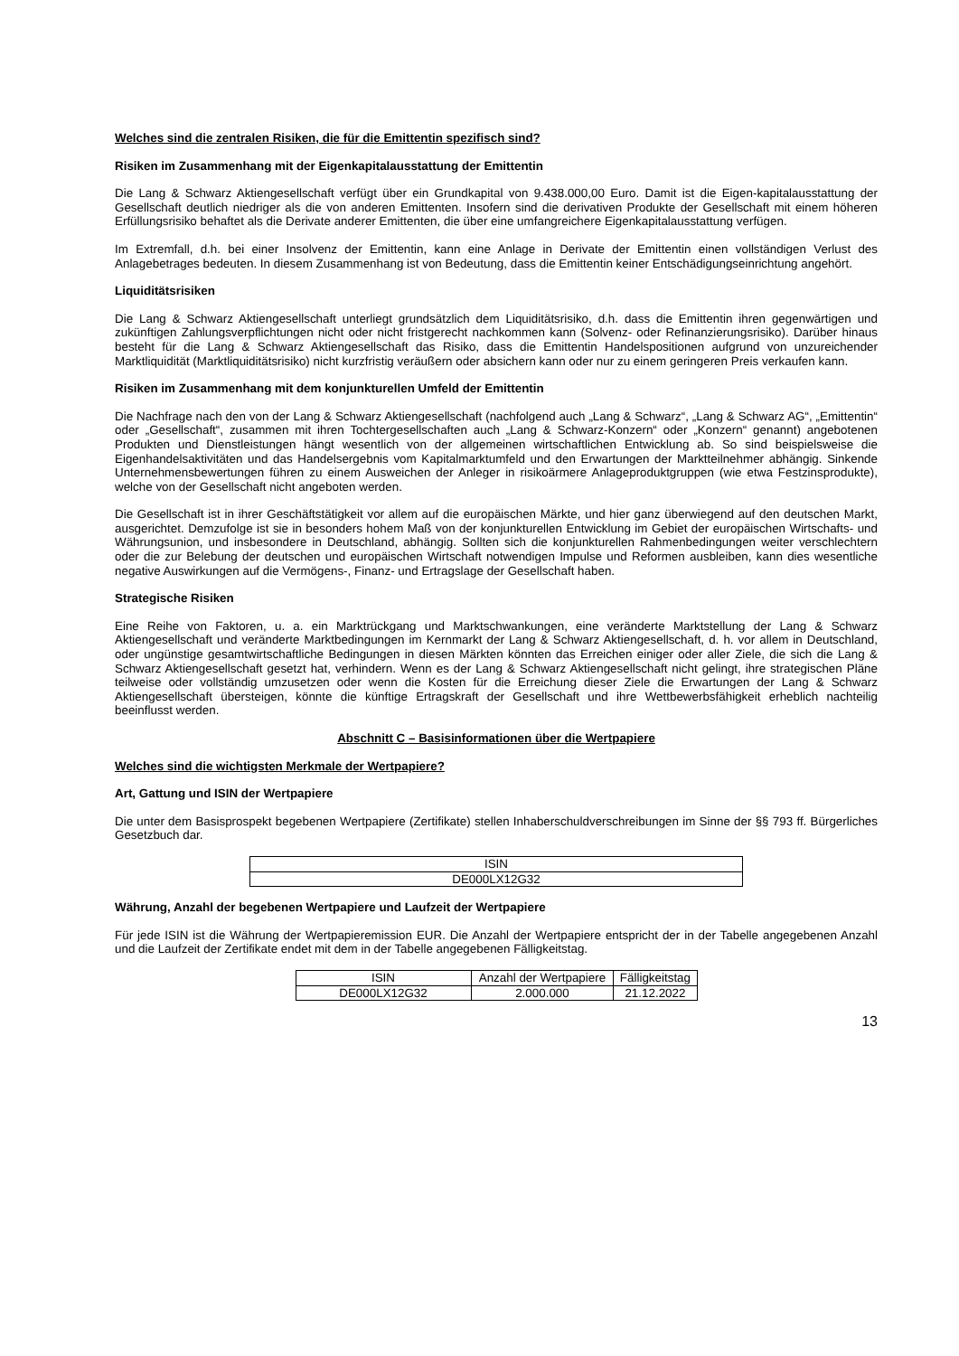Welches sind die zentralen Risiken, die für die Emittentin spezifisch sind?
Risiken im Zusammenhang mit der Eigenkapitalausstattung der Emittentin
Die Lang & Schwarz Aktiengesellschaft verfügt über ein Grundkapital von 9.438.000,00 Euro. Damit ist die Eigen-kapitalausstattung der Gesellschaft deutlich niedriger als die von anderen Emittenten. Insofern sind die derivativen Produkte der Gesellschaft mit einem höheren Erfüllungsrisiko behaftet als die Derivate anderer Emittenten, die über eine umfangreichere Eigenkapitalausstattung verfügen.
Im Extremfall, d.h. bei einer Insolvenz der Emittentin, kann eine Anlage in Derivate der Emittentin einen vollständigen Verlust des Anlagebetrages bedeuten. In diesem Zusammenhang ist von Bedeutung, dass die Emittentin keiner Entschädigungseinrichtung angehört.
Liquiditätsrisiken
Die Lang & Schwarz Aktiengesellschaft unterliegt grundsätzlich dem Liquiditätsrisiko, d.h. dass die Emittentin ihren gegenwärtigen und zukünftigen Zahlungsverpflichtungen nicht oder nicht fristgerecht nachkommen kann (Solvenz- oder Refinanzierungsrisiko). Darüber hinaus besteht für die Lang & Schwarz Aktiengesellschaft das Risiko, dass die Emittentin Handelspositionen aufgrund von unzureichender Marktliquidität (Marktliquiditätsrisiko) nicht kurzfristig veräußern oder absichern kann oder nur zu einem geringeren Preis verkaufen kann.
Risiken im Zusammenhang mit dem konjunkturellen Umfeld der Emittentin
Die Nachfrage nach den von der Lang & Schwarz Aktiengesellschaft (nachfolgend auch „Lang & Schwarz“, „Lang & Schwarz AG“, „Emittentin“ oder „Gesellschaft“, zusammen mit ihren Tochtergesellschaften auch „Lang & Schwarz-Konzern“ oder „Konzern“ genannt) angebotenen Produkten und Dienstleistungen hängt wesentlich von der allgemeinen wirtschaftlichen Entwicklung ab. So sind beispielsweise die Eigenhandelsaktivitäten und das Handelsergebnis vom Kapitalmarktumfeld und den Erwartungen der Marktteilnehmer abhängig. Sinkende Unternehmensbewertungen führen zu einem Ausweichen der Anleger in risikoärmere Anlageproduktgruppen (wie etwa Festzinsprodukte), welche von der Gesellschaft nicht angeboten werden.
Die Gesellschaft ist in ihrer Geschäftstätigkeit vor allem auf die europäischen Märkte, und hier ganz überwiegend auf den deutschen Markt, ausgerichtet. Demzufolge ist sie in besonders hohem Maß von der konjunkturellen Entwicklung im Gebiet der europäischen Wirtschafts- und Währungsunion, und insbesondere in Deutschland, abhängig. Sollten sich die konjunkturellen Rahmenbedingungen weiter verschlechtern oder die zur Belebung der deutschen und europäischen Wirtschaft notwendigen Impulse und Reformen ausbleiben, kann dies wesentliche negative Auswirkungen auf die Vermögens-, Finanz- und Ertragslage der Gesellschaft haben.
Strategische Risiken
Eine Reihe von Faktoren, u. a. ein Marktrückgang und Marktschwankungen, eine veränderte Marktstellung der Lang & Schwarz Aktiengesellschaft und veränderte Marktbedingungen im Kernmarkt der Lang & Schwarz Aktiengesellschaft, d. h. vor allem in Deutschland, oder ungünstige gesamtwirtschaftliche Bedingungen in diesen Märkten könnten das Erreichen einiger oder aller Ziele, die sich die Lang & Schwarz Aktiengesellschaft gesetzt hat, verhindern. Wenn es der Lang & Schwarz Aktiengesellschaft nicht gelingt, ihre strategischen Pläne teilweise oder vollständig umzusetzen oder wenn die Kosten für die Erreichung dieser Ziele die Erwartungen der Lang & Schwarz Aktiengesellschaft übersteigen, könnte die künftige Ertragskraft der Gesellschaft und ihre Wettbewerbsfähigkeit erheblich nachteilig beeinflusst werden.
Abschnitt C – Basisinformationen über die Wertpapiere
Welches sind die wichtigsten Merkmale der Wertpapiere?
Art, Gattung und ISIN der Wertpapiere
Die unter dem Basisprospekt begebenen Wertpapiere (Zertifikate) stellen Inhaberschuldverschreibungen im Sinne der §§ 793 ff. Bürgerliches Gesetzbuch dar.
| ISIN |
| DE000LX12G32 |
Währung, Anzahl der begebenen Wertpapiere und Laufzeit der Wertpapiere
Für jede ISIN ist die Währung der Wertpapieremission EUR. Die Anzahl der Wertpapiere entspricht der in der Tabelle angegebenen Anzahl und die Laufzeit der Zertifikate endet mit dem in der Tabelle angegebenen Fälligkeitstag.
| ISIN | Anzahl der Wertpapiere | Fälligkeitstag |
| DE000LX12G32 | 2.000.000 | 21.12.2022 |
13